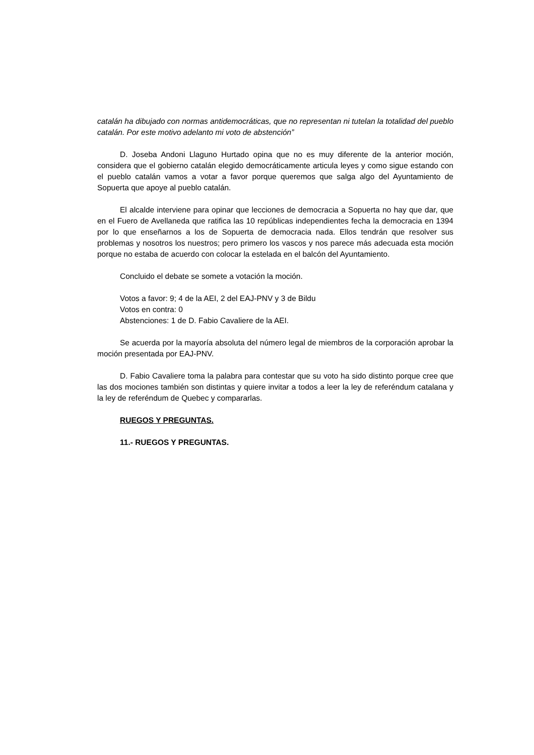catalán ha dibujado con normas antidemocráticas, que no representan ni tutelan la totalidad del pueblo catalán. Por este motivo adelanto mi voto de abstención”
D. Joseba Andoni Llaguno Hurtado opina que no es muy diferente de la anterior moción, considera que el gobierno catalán elegido democráticamente articula leyes y como sigue estando con el pueblo catalán vamos a votar a favor porque queremos que salga algo del Ayuntamiento de Sopuerta que apoye al pueblo catalán.
El alcalde interviene para opinar que lecciones de democracia a Sopuerta no hay que dar, que en el Fuero de Avellaneda que ratifica las 10 repúblicas independientes fecha la democracia en 1394 por lo que enseñarnos a los de Sopuerta de democracia nada. Ellos tendrán que resolver sus problemas y nosotros los nuestros; pero primero los vascos y nos parece más adecuada esta moción porque no estaba de acuerdo con colocar la estelada en el balcón del Ayuntamiento.
Concluido el debate se somete a votación la moción.
Votos a favor: 9; 4 de la AEI, 2 del EAJ-PNV y 3 de Bildu
Votos en contra: 0
Abstenciones: 1 de D. Fabio Cavaliere de la AEI.
Se acuerda por la mayoría absoluta del número legal de miembros de la corporación aprobar la moción presentada por EAJ-PNV.
D. Fabio Cavaliere toma la palabra para contestar que su voto ha sido distinto porque cree que las dos mociones también son distintas y quiere invitar a todos a leer la ley de referéndum catalana y la ley de referéndum de Quebec y compararlas.
RUEGOS Y PREGUNTAS.
11.- RUEGOS Y PREGUNTAS.